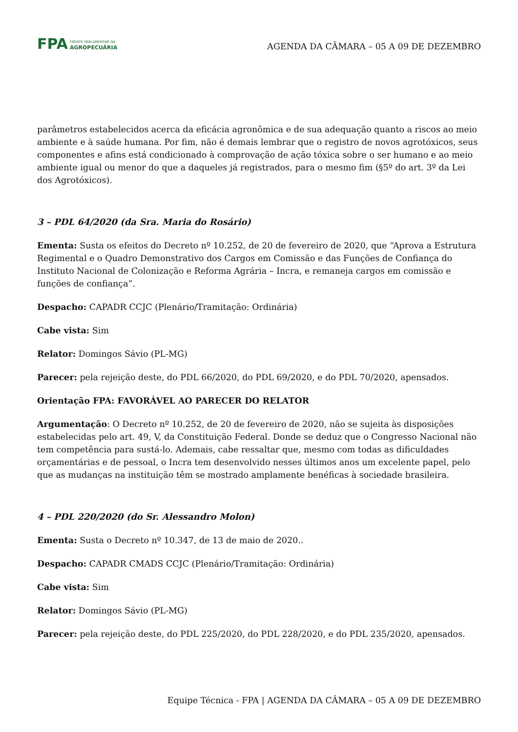FPA
FRENTE PARLAMENTAR DA
AGROPECUÁRIA
AGENDA DA CÂMARA – 05 A 09 DE DEZEMBRO
parâmetros estabelecidos acerca da eficácia agronômica e de sua adequação quanto a riscos ao meio ambiente e à saúde humana. Por fim, não é demais lembrar que o registro de novos agrotóxicos, seus componentes e afins está condicionado à comprovação de ação tóxica sobre o ser humano e ao meio ambiente igual ou menor do que a daqueles já registrados, para o mesmo fim (§5º do art. 3º da Lei dos Agrotóxicos).
3 – PDL 64/2020 (da Sra. Maria do Rosário)
Ementa: Susta os efeitos do Decreto nº 10.252, de 20 de fevereiro de 2020, que “Aprova a Estrutura Regimental e o Quadro Demonstrativo dos Cargos em Comissão e das Funções de Confiança do Instituto Nacional de Colonização e Reforma Agrária – Incra, e remaneja cargos em comissão e funções de confiança”.
Despacho: CAPADR CCJC (Plenário/Tramitação: Ordinária)
Cabe vista: Sim
Relator: Domingos Sávio (PL-MG)
Parecer: pela rejeição deste, do PDL 66/2020, do PDL 69/2020, e do PDL 70/2020, apensados.
Orientação FPA: FAVORÁVEL AO PARECER DO RELATOR
Argumentação: O Decreto nº 10.252, de 20 de fevereiro de 2020, não se sujeita às disposições estabelecidas pelo art. 49, V, da Constituição Federal. Donde se deduz que o Congresso Nacional não tem competência para sustá-lo. Ademais, cabe ressaltar que, mesmo com todas as dificuldades orçamentárias e de pessoal, o Incra tem desenvolvido nesses últimos anos um excelente papel, pelo que as mudanças na instituição têm se mostrado amplamente benéficas à sociedade brasileira.
4 – PDL 220/2020 (do Sr. Alessandro Molon)
Ementa: Susta o Decreto nº 10.347, de 13 de maio de 2020..
Despacho: CAPADR CMADS CCJC (Plenário/Tramitação: Ordinária)
Cabe vista: Sim
Relator: Domingos Sávio (PL-MG)
Parecer: pela rejeição deste, do PDL 225/2020, do PDL 228/2020, e do PDL 235/2020, apensados.
Equipe Técnica - FPA | AGENDA DA CÂMARA – 05 A 09 DE DEZEMBRO